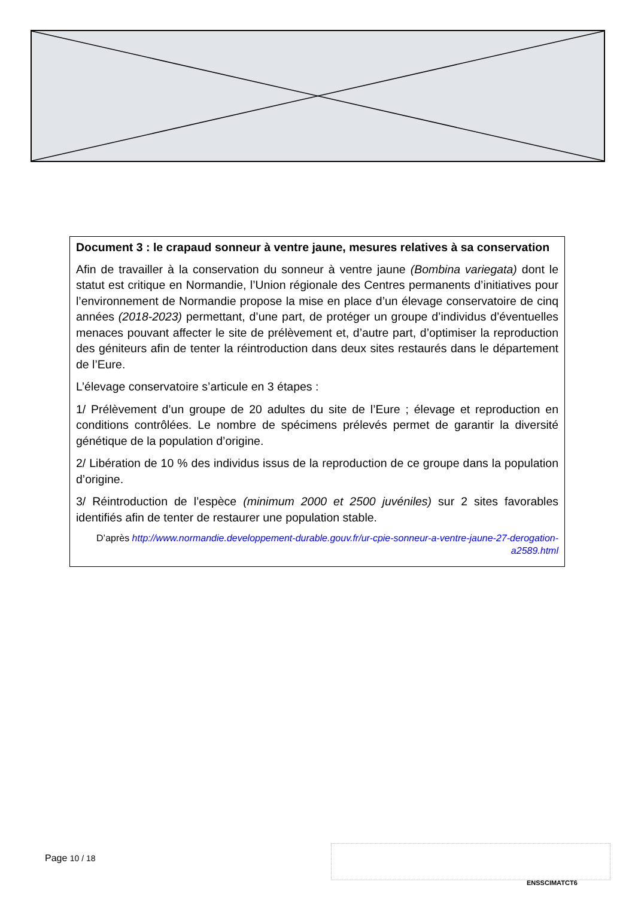Document 3 : le crapaud sonneur à ventre jaune, mesures relatives à sa conservation
Afin de travailler à la conservation du sonneur à ventre jaune (Bombina variegata) dont le statut est critique en Normandie, l’Union régionale des Centres permanents d’initiatives pour l’environnement de Normandie propose la mise en place d’un élevage conservatoire de cinq années (2018-2023) permettant, d’une part, de protéger un groupe d’individus d’éventuelles menaces pouvant affecter le site de prélèvement et, d’autre part, d’optimiser la reproduction des géniteurs afin de tenter la réintroduction dans deux sites restaurés dans le département de l’Eure.
L’élevage conservatoire s’articule en 3 étapes :
1/ Prélèvement d’un groupe de 20 adultes du site de l’Eure ; élevage et reproduction en conditions contrôlées. Le nombre de spécimens prélevés permet de garantir la diversité génétique de la population d’origine.
2/ Libération de 10 % des individus issus de la reproduction de ce groupe dans la population d’origine.
3/ Réintroduction de l’espèce (minimum 2000 et 2500 juvéniles) sur 2 sites favorables identifiés afin de tenter de restaurer une population stable.
D’après http://www.normandie.developpement-durable.gouv.fr/ur-cpie-sonneur-a-ventre-jaune-27-derogation-a2589.html
Page 10 / 18
ENSSCIMATCT6